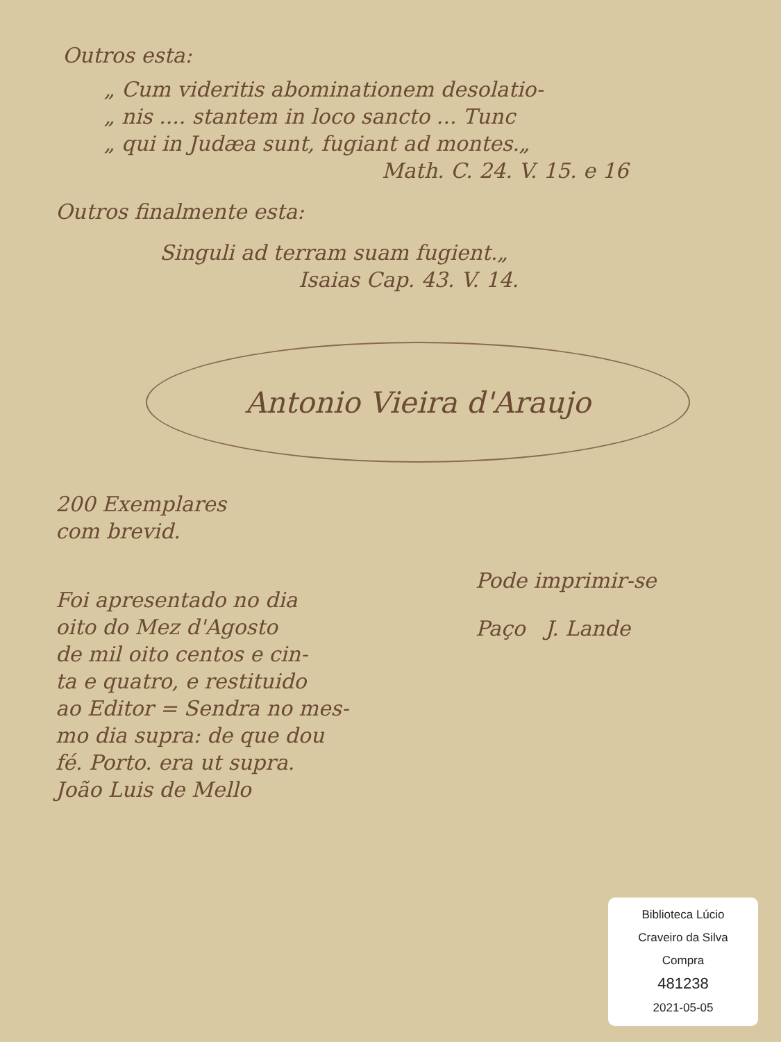Outros esta:
„ Cum videritis abominationem desolatio-
„ nis .... stantem in loco sancto ... Tunc
„ qui in Judæa sunt, fugiant ad montes.„
Math. C. 24. V. 15. e 16
Outros finalmente esta:
Singuli ad terram suam fugient.„
Isaias Cap. 43. V. 14.
Antonio Vieira d'Araujo
200 Exemplares
com brevid.
Foi apresentado no dia
oito do Mez d'Agosto
de mil oito centos e cin-
ta e quatro, e restituido
ao Editor = Sendra no mes-
mo dia supra: de que dou
fé. Porto. era ut supra.
João Luis de Mello
Pode imprimir-se
Paço J. Lande
Biblioteca Lúcio
Craveiro da Silva
Compra
481238
2021-05-05